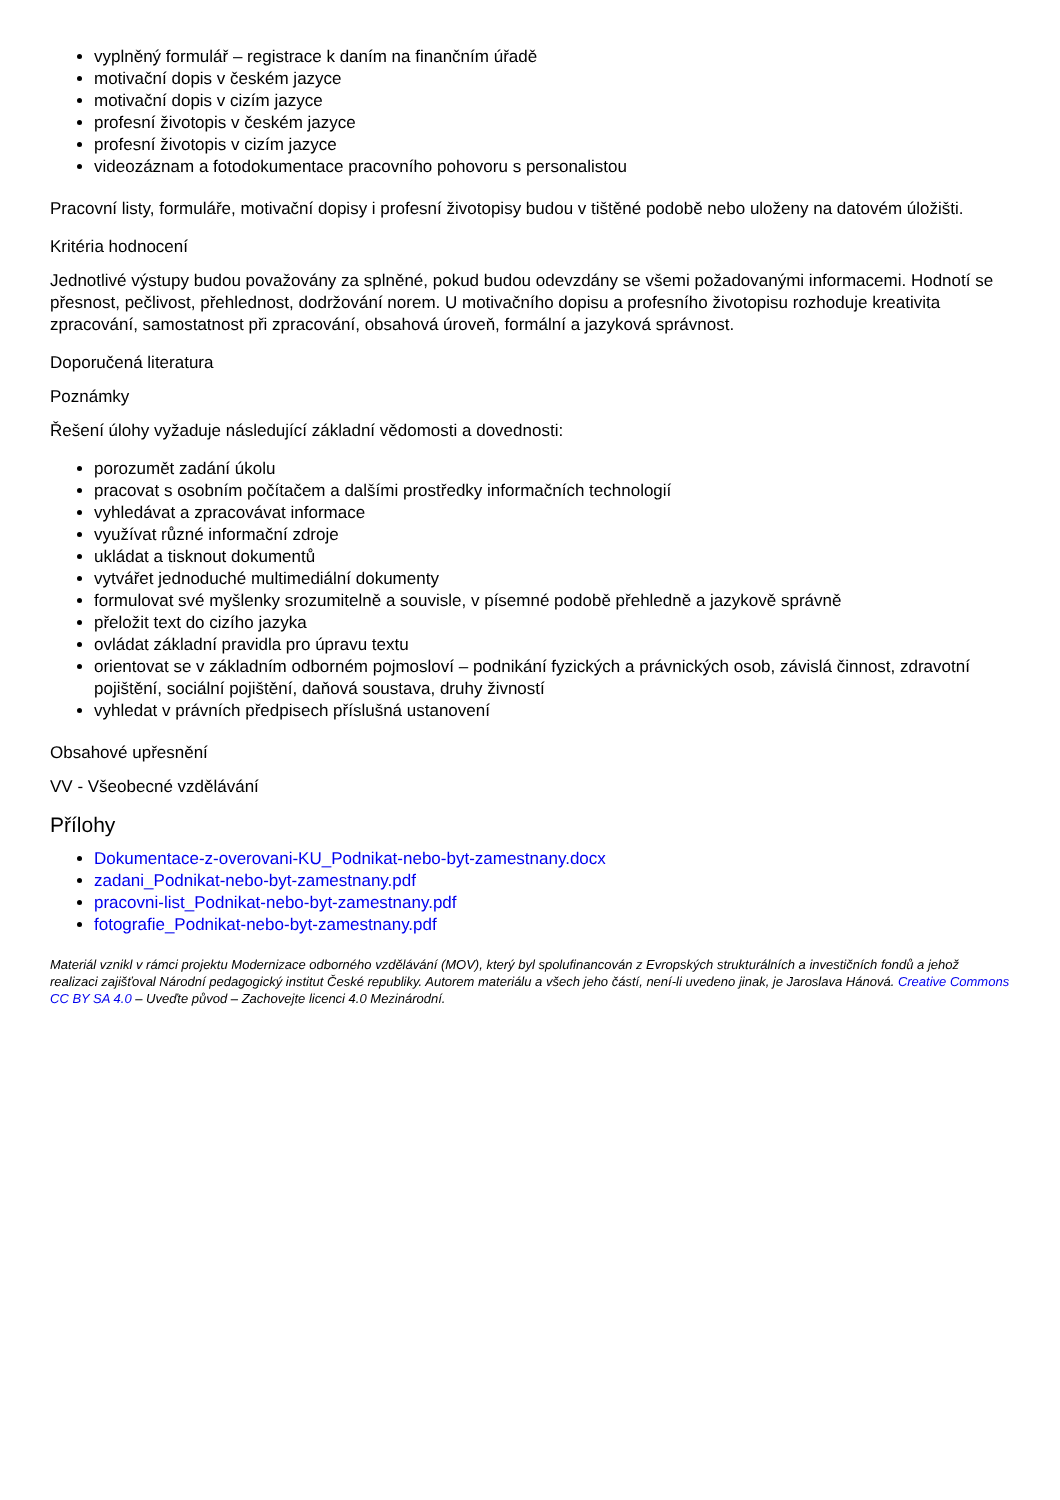vyplněný formulář – registrace k daním na finančním úřadě
motivační dopis v českém jazyce
motivační dopis v cizím jazyce
profesní životopis v českém jazyce
profesní životopis v cizím jazyce
videozáznam a fotodokumentace pracovního pohovoru s personalistou
Pracovní listy, formuláře, motivační dopisy i profesní životopisy budou v tištěné podobě nebo uloženy na datovém úložišti.
Kritéria hodnocení
Jednotlivé výstupy budou považovány za splněné, pokud budou odevzdány se všemi požadovanými informacemi. Hodnotí se přesnost, pečlivost, přehlednost, dodržování norem. U motivačního dopisu a profesního životopisu rozhoduje kreativita zpracování, samostatnost při zpracování, obsahová úroveň, formální a jazyková správnost.
Doporučená literatura
Poznámky
Řešení úlohy vyžaduje následující základní vědomosti a dovednosti:
porozumět zadání úkolu
pracovat s osobním počítačem a dalšími prostředky informačních technologií
vyhledávat a zpracovávat informace
využívat různé informační zdroje
ukládat a tisknout dokumentů
vytvářet jednoduché multimediální dokumenty
formulovat své myšlenky srozumitelně a souvisle, v písemné podobě přehledně a jazykově správně
přeložit text do cizího jazyka
ovládat základní pravidla pro úpravu textu
orientovat se v základním odborném pojmosloví – podnikání fyzických a právnických osob, závislá činnost, zdravotní pojištění, sociální pojištění, daňová soustava, druhy živností
vyhledat v právních předpisech příslušná ustanovení
Obsahové upřesnění
VV - Všeobecné vzdělávání
Přílohy
Dokumentace-z-overovani-KU_Podnikat-nebo-byt-zamestnany.docx
zadani_Podnikat-nebo-byt-zamestnany.pdf
pracovni-list_Podnikat-nebo-byt-zamestnany.pdf
fotografie_Podnikat-nebo-byt-zamestnany.pdf
Materiál vznikl v rámci projektu Modernizace odborného vzdělávání (MOV), který byl spolufinancován z Evropských strukturálních a investičních fondů a jehož realizaci zajišťoval Národní pedagogický institut České republiky. Autorem materiálu a všech jeho částí, není-li uvedeno jinak, je Jaroslava Hánová. Creative Commons CC BY SA 4.0 – Uveďte původ – Zachovejte licenci 4.0 Mezinárodní.